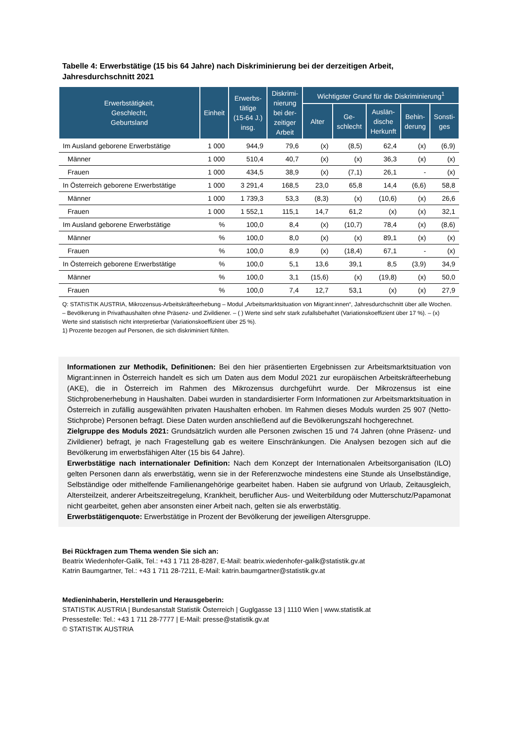Tabelle 4: Erwerbstätige (15 bis 64 Jahre) nach Diskriminierung bei der derzeitigen Arbeit, Jahresdurchschnitt 2021
| Erwerbstätigkeit, Geschlecht, Geburtsland | Einheit | Erwerbs- tätige (15-64 J.) insg. | Diskrimi- nierung bei der- zeitiger Arbeit | Wichtigster Grund für die Diskriminierung<sup>1</sup> | | | | |
| --- | --- | --- | --- | --- | --- | --- | --- | --- |
| | | | | Alter | Ge- schlecht | Auslän- dische Herkunft | Behin- derung | Sonsti- ges |
| Im Ausland geborene Erwerbstätige | 1 000 | 944,9 | 79,6 | (x) | (8,5) | 62,4 | (x) | (6,9) |
| Männer | 1 000 | 510,4 | 40,7 | (x) | (x) | 36,3 | (x) | (x) |
| Frauen | 1 000 | 434,5 | 38,9 | (x) | (7,1) | 26,1 | - | (x) |
| In Österreich geborene Erwerbstätige | 1 000 | 3 291,4 | 168,5 | 23,0 | 65,8 | 14,4 | (6,6) | 58,8 |
| Männer | 1 000 | 1 739,3 | 53,3 | (8,3) | (x) | (10,6) | (x) | 26,6 |
| Frauen | 1 000 | 1 552,1 | 115,1 | 14,7 | 61,2 | (x) | (x) | 32,1 |
| Im Ausland geborene Erwerbstätige | % | 100,0 | 8,4 | (x) | (10,7) | 78,4 | (x) | (8,6) |
| Männer | % | 100,0 | 8,0 | (x) | (x) | 89,1 | (x) | (x) |
| Frauen | % | 100,0 | 8,9 | (x) | (18,4) | 67,1 | - | (x) |
| In Österreich geborene Erwerbstätige | % | 100,0 | 5,1 | 13,6 | 39,1 | 8,5 | (3,9) | 34,9 |
| Männer | % | 100,0 | 3,1 | (15,6) | (x) | (19,8) | (x) | 50,0 |
| Frauen | % | 100,0 | 7,4 | 12,7 | 53,1 | (x) | (x) | 27,9 |
Q: STATISTIK AUSTRIA, Mikrozensus-Arbeitskräfteerhebung – Modul „Arbeitsmarktsituation von Migrant:innen“, Jahresdurchschnitt über alle Wochen. – Bevölkerung in Privathaushalten ohne Präsenz- und Zivildiener. – ( ) Werte sind sehr stark zufallsbehaftet (Variationskoeffizient über 17 %). – (x) Werte sind statistisch nicht interpretierbar (Variationskoeffizient über 25 %).
1) Prozente bezogen auf Personen, die sich diskriminiert fühlten.
Informationen zur Methodik, Definitionen: Bei den hier präsentierten Ergebnissen zur Arbeitsmarktsituation von Migrant:innen in Österreich handelt es sich um Daten aus dem Modul 2021 zur europäischen Arbeitskräfteerhebung (AKE), die in Österreich im Rahmen des Mikrozensus durchgeführt wurde. Der Mikrozensus ist eine Stichprobenerhebung in Haushalten. Dabei wurden in standardisierter Form Informationen zur Arbeitsmarktsituation in Österreich in zufällig ausgewählten privaten Haushalten erhoben. Im Rahmen dieses Moduls wurden 25 907 (Netto-Stichprobe) Personen befragt. Diese Daten wurden anschließend auf die Bevölkerungszahl hochgerechnet.
Zielgruppe des Moduls 2021: Grundsätzlich wurden alle Personen zwischen 15 und 74 Jahren (ohne Präsenz- und Zivildiener) befragt, je nach Fragestellung gab es weitere Einschränkungen. Die Analysen bezogen sich auf die Bevölkerung im erwerbsfähigen Alter (15 bis 64 Jahre).
Erwerbstätige nach internationaler Definition: Nach dem Konzept der Internationalen Arbeitsorganisation (ILO) gelten Personen dann als erwerbstätig, wenn sie in der Referenzwoche mindestens eine Stunde als Unselbständige, Selbständige oder mithelfende Familienangehörige gearbeitet haben. Haben sie aufgrund von Urlaub, Zeitausgleich, Altersteilzeit, anderer Arbeitszeitregelung, Krankheit, beruflicher Aus- und Weiterbildung oder Mutterschutz/Papamonat nicht gearbeitet, gehen aber ansonsten einer Arbeit nach, gelten sie als erwerbstätig.
Erwerbstätigenquote: Erwerbstätige in Prozent der Bevölkerung der jeweiligen Altersgruppe.
Bei Rückfragen zum Thema wenden Sie sich an:
Beatrix Wiedenhofer-Galik, Tel.: +43 1 711 28-8287, E-Mail: beatrix.wiedenhofer-galik@statistik.gv.at
Katrin Baumgartner, Tel.: +43 1 711 28-7211, E-Mail: katrin.baumgartner@statistik.gv.at
Medieninhaberin, Herstellerin und Herausgeberin:
STATISTIK AUSTRIA | Bundesanstalt Statistik Österreich | Guglgasse 13 | 1110 Wien | www.statistik.at
Pressestelle: Tel.: +43 1 711 28-7777 | E-Mail: presse@statistik.gv.at
© STATISTIK AUSTRIA